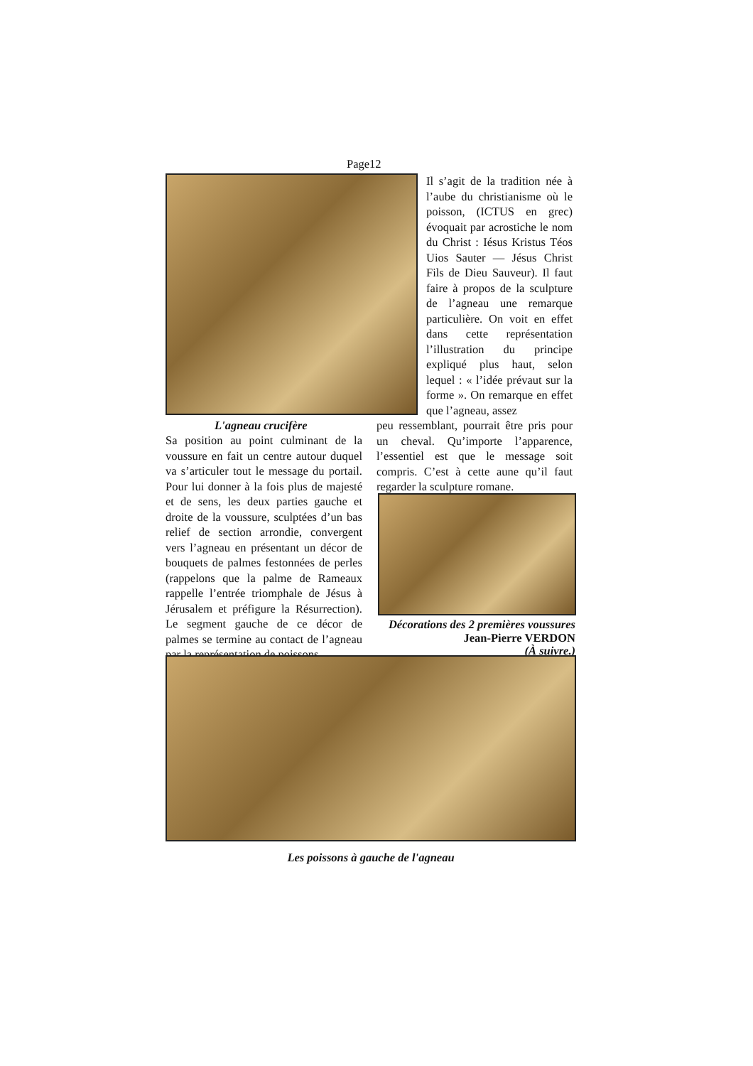Page12
Il s’agit de la tradition née à l’aube du christianisme où le poisson, (ICTUS en grec) évoquait par acrostiche le nom du Christ : Iésus Kristus Téos Uios Sauter — Jésus Christ Fils de Dieu Sauveur). Il faut faire à propos de la sculpture de l’agneau une remarque particulière. On voit en effet dans cette représentation l’illustration du principe expliqué plus haut, selon lequel : « l’idée prévaut sur la forme ». On remarque en effet que l’agneau, assez
L'agneau crucifère
peu ressemblant, pourrait être pris pour un cheval. Qu’importe l’apparence, l’essentiel est que le message soit compris. C’est à cette aune qu’il faut regarder la sculpture romane.
Sa position au point culminant de la voussure en fait un centre autour duquel va s’articuler tout le message du portail. Pour lui donner à la fois plus de majesté et de sens, les deux parties gauche et droite de la voussure, sculptées d’un bas relief de section arrondie, convergent vers l’agneau en présentant un décor de bouquets de palmes festonnées de perles (rappelons que la palme de Rameaux rappelle l’entrée triomphale de Jésus à Jérusalem et préfigure la Résurrection). Le segment gauche de ce décor de palmes se termine au contact de l’agneau par la représentation de poissons.
Décorations des 2 premières voussures
Jean-Pierre VERDON
(À suivre.)
Les poissons à gauche de l'agneau